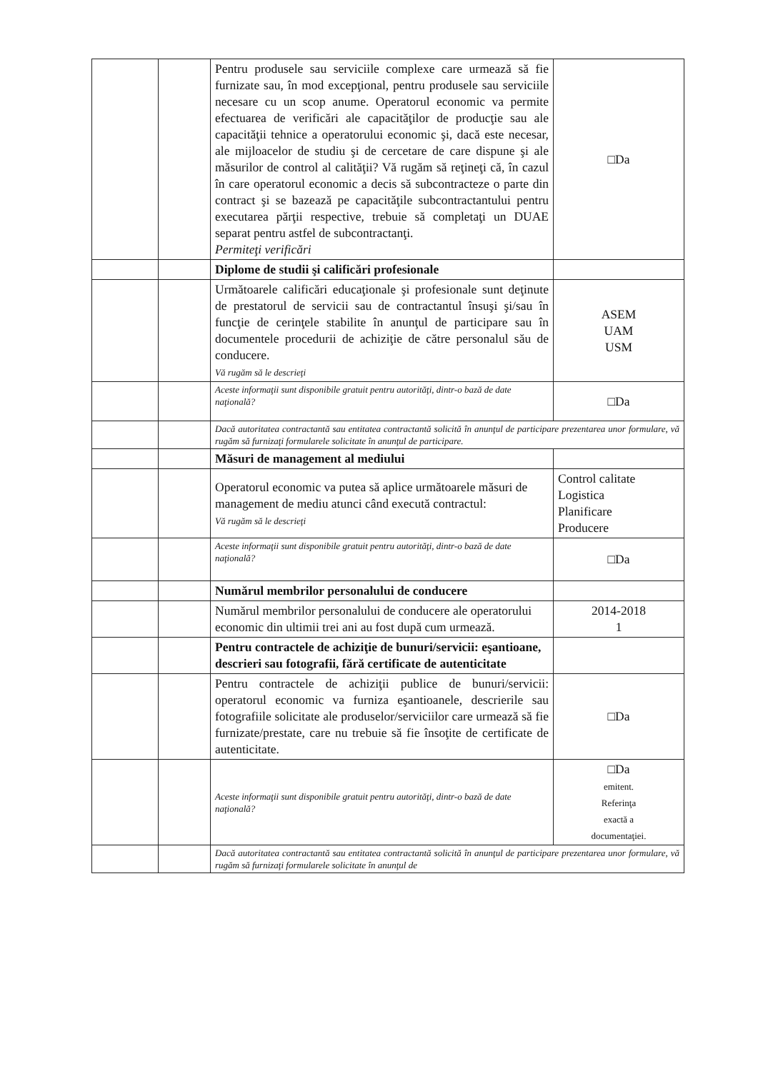| | | Pentru produsele sau serviciile complexe care urmează să fie furnizate sau, în mod excepţional, pentru produsele sau serviciile necesare cu un scop anume. Operatorul economic va permite efectuarea de verificări ale capacităţilor de producţie sau ale capacităţii tehnice a operatorului economic şi, dacă este necesar, ale mijloacelor de studiu şi de cercetare de care dispune şi ale măsurilor de control al calităţii? Vă rugăm să reţineţi că, în cazul în care operatorul economic a decis să subcontracteze o parte din contract şi se bazează pe capacităţile subcontractantului pentru executarea părţii respective, trebuie să completaţi un DUAE separat pentru astfel de subcontractanţi. Permiteţi verificări | □Da |
| | | Diplome de studii şi calificări profesionale | |
| | | Următoarele calificări educaţionale şi profesionale sunt deţinute de prestatorul de servicii sau de contractantul însuşi şi/sau în funcţie de cerinţele stabilite în anunţul de participare sau în documentele procedurii de achiziţie de către personalul său de conducere. Vă rugăm să le descrieţi | ASEM UAM USM |
| | | Aceste informaţii sunt disponibile gratuit pentru autorităţi, dintr-o bază de date naţională? | □Da |
| | | Dacă autoritatea contractantă sau entitatea contractantă solicită în anunţul de participare prezentarea unor formulare, vă rugăm să furnizaţi formularele solicitate în anunţul de participare. | |
| | | Măsuri de management al mediului | |
| | | Operatorul economic va putea să aplice următoarele măsuri de management de mediu atunci când execută contractul: Vă rugăm să le descrieţi | Control calitate Logistica Planificare Producere |
| | | Aceste informaţii sunt disponibile gratuit pentru autorităţi, dintr-o bază de date naţională? | □Da |
| | | Numărul membrilor personalului de conducere | |
| | | Numărul membrilor personalului de conducere ale operatorului economic din ultimii trei ani au fost după cum urmează. | 2014-2018 1 |
| | | Pentru contractele de achiziţie de bunuri/servicii: eşantioane, descrieri sau fotografii, fără certificate de autenticitate | |
| | | Pentru contractele de achiziţii publice de bunuri/servicii: operatorul economic va furniza eşantioanele, descrierile sau fotografiile solicitate ale produselor/serviciilor care urmează să fie furnizate/prestate, care nu trebuie să fie însoţite de certificate de autenticitate. | □Da |
| | | Aceste informaţii sunt disponibile gratuit pentru autorităţi, dintr-o bază de date naţională? | □Da emitent. Referinţa exactă a documentaţiei. |
| | | Dacă autoritatea contractantă sau entitatea contractantă solicită în anunţul de participare prezentarea unor formulare, vă rugăm să furnizaţi formularele solicitate în anunţul de | |